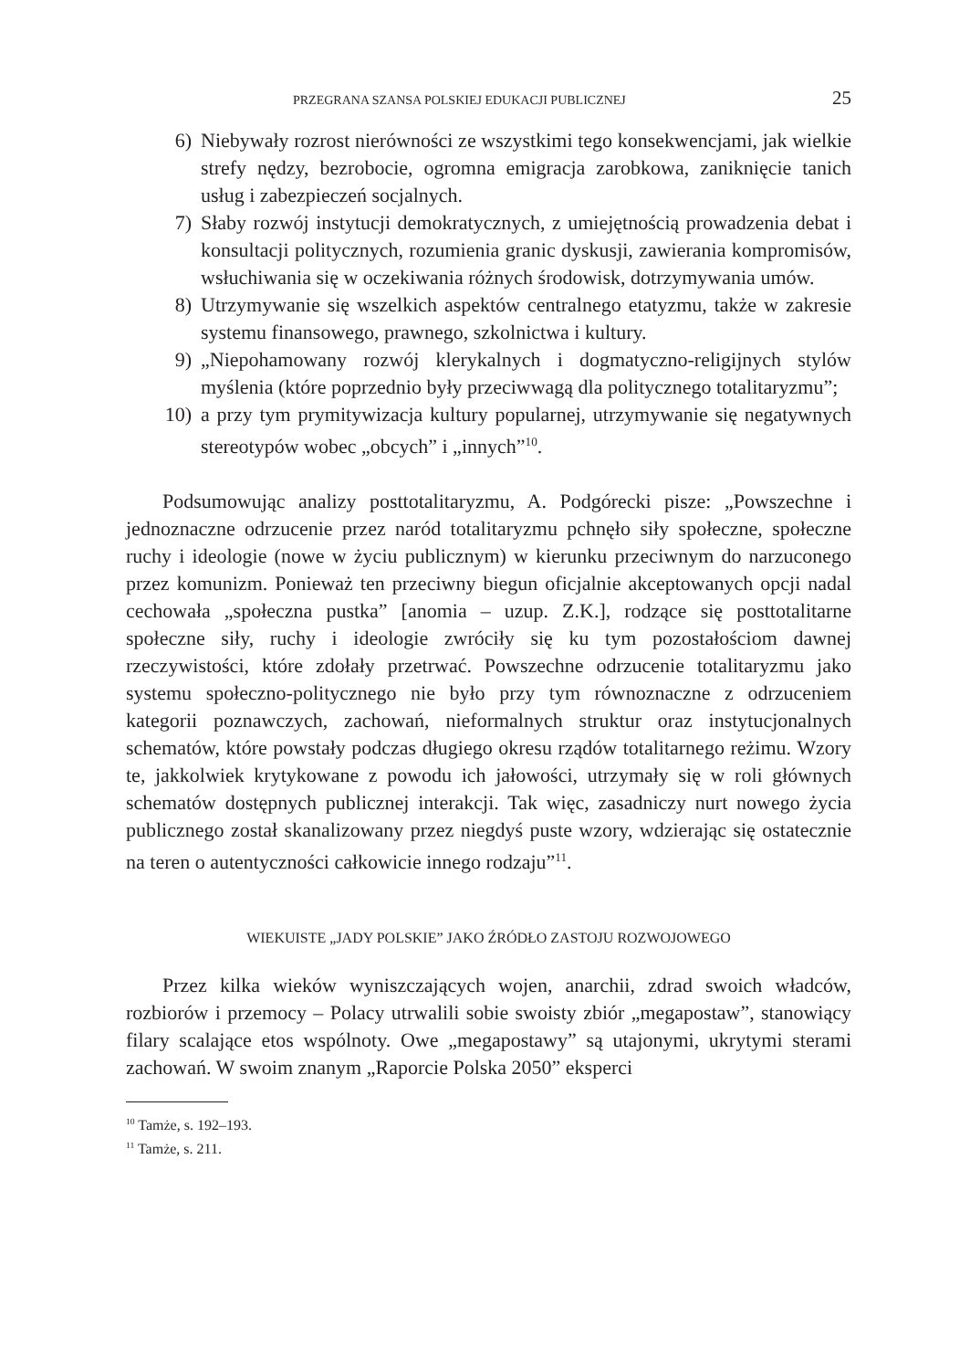PRZEGRANA SZANSA POLSKIEJ EDUKACJI PUBLICZNEJ 25
6) Niebywały rozrost nierówności ze wszystkimi tego konsekwencjami, jak wielkie strefy nędzy, bezrobocie, ogromna emigracja zarobkowa, zaniknięcie tanich usług i zabezpieczeń socjalnych.
7) Słaby rozwój instytucji demokratycznych, z umiejętnością prowadzenia debat i konsultacji politycznych, rozumienia granic dyskusji, zawierania kompromisów, wsłuchiwania się w oczekiwania różnych środowisk, dotrzymywania umów.
8) Utrzymywanie się wszelkich aspektów centralnego etatyzmu, także w zakresie systemu finansowego, prawnego, szkolnictwa i kultury.
9) „Niepohamowany rozwój klerykalnych i dogmatyczno-religijnych stylów myślenia (które poprzednio były przeciwwagą dla politycznego totalitaryzmu”;
10) a przy tym prymitywizacja kultury popularnej, utrzymywanie się negatywnych stereotypów wobec „obcych” i „innych”<sup>10</sup>.
Podsumowując analizy posttotalitaryzmu, A. Podgórecki pisze: „Powszechne i jednoznaczne odrzucenie przez naród totalitaryzmu pchnęło siły społeczne, społeczne ruchy i ideologie (nowe w życiu publicznym) w kierunku przeciwnym do narzuconego przez komunizm. Ponieważ ten przeciwny biegun oficjalnie akceptowanych opcji nadal cechowała „społeczna pustka” [anomia – uzup. Z.K.], rodzące się posttotalitarne społeczne siły, ruchy i ideologie zwróciły się ku tym pozostałościom dawnej rzeczywistości, które zdołały przetrwać. Powszechne odrzucenie totalitaryzmu jako systemu społeczno-politycznego nie było przy tym równoznaczne z odrzuceniem kategorii poznawczych, zachowań, nieformalnych struktur oraz instytucjonalnych schematów, które powstały podczas długiego okresu rządów totalitarnego reżimu. Wzory te, jakkolwiek krytykowane z powodu ich jałowości, utrzymały się w roli głównych schematów dostępnych publicznej interakcji. Tak więc, zasadniczy nurt nowego życia publicznego został skanalizowany przez niegdyś puste wzory, wdzierając się ostatecznie na teren o autentyczności całkowicie innego rodzaju”<sup>11</sup>.
WIEKUISTE „JADY POLSKIE” JAKO ŹRÓDŁO ZASTOJU ROZWOJOWEGO
Przez kilka wieków wyniszczających wojen, anarchii, zdrad swoich władców, rozbiorów i przemocy – Polacy utrwalili sobie swoisty zbiór „megapostaw”, stanowiący filary scalające etos wspólnoty. Owe „megapostawy” są utajonymi, ukrytymi sterami zachowań. W swoim znanym „Raporcie Polska 2050” eksperci
<sup>10</sup> Tamże, s. 192–193.
<sup>11</sup> Tamże, s. 211.